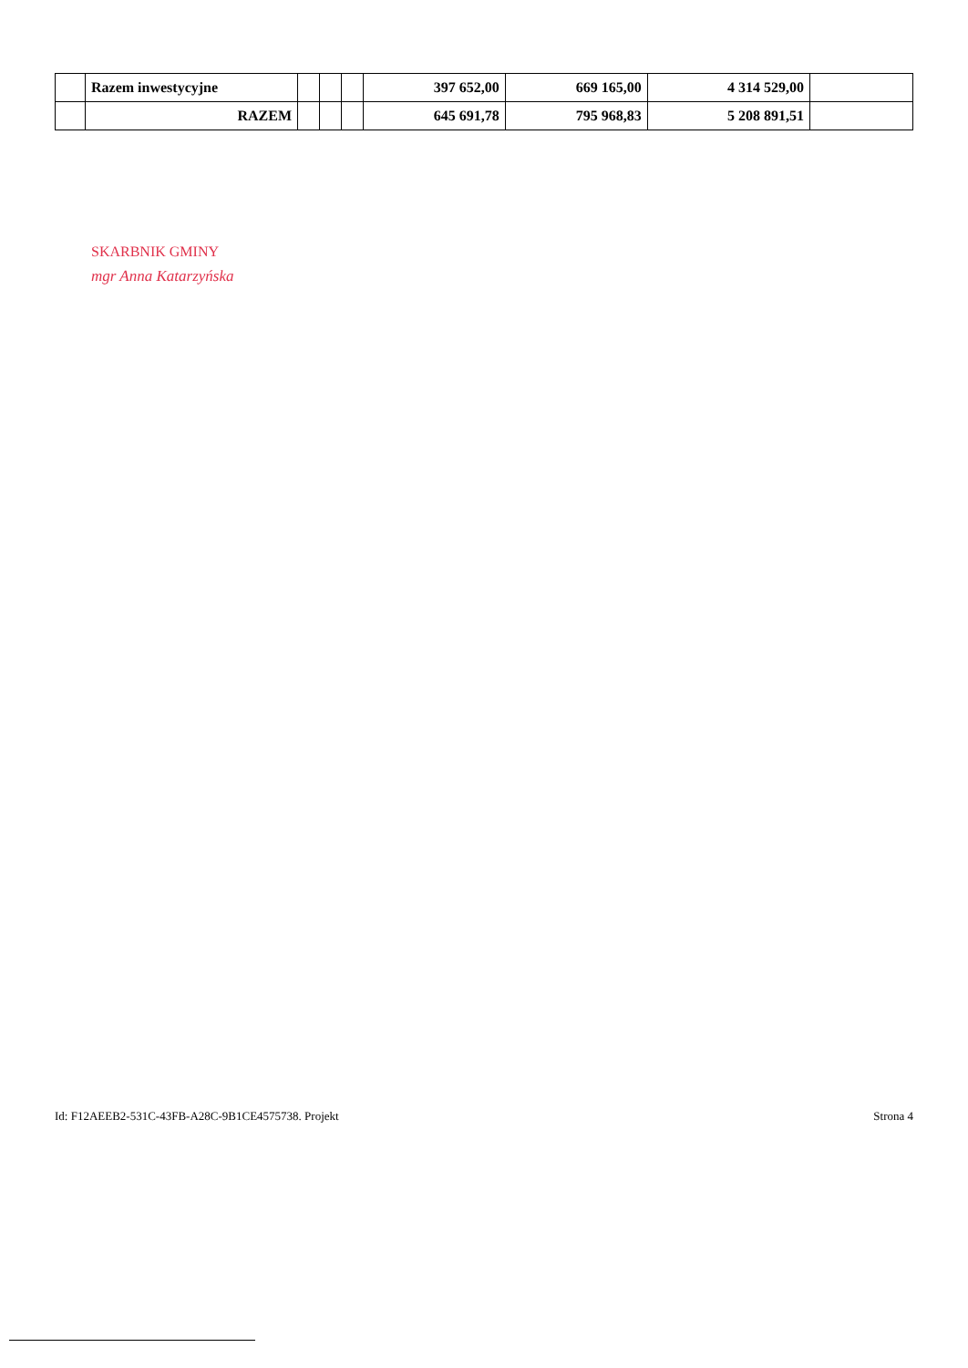| | Razem inwestycyjne | | | | 397 652,00 | 669 165,00 | 4 314 529,00 | |
| | RAZEM | | | | 645 691,78 | 795 968,83 | 5 208 891,51 | |
SKARBNIK GMINY
mgr Anna Katarzyńska
Id: F12AEEB2-531C-43FB-A28C-9B1CE4575738. Projekt Strona 4